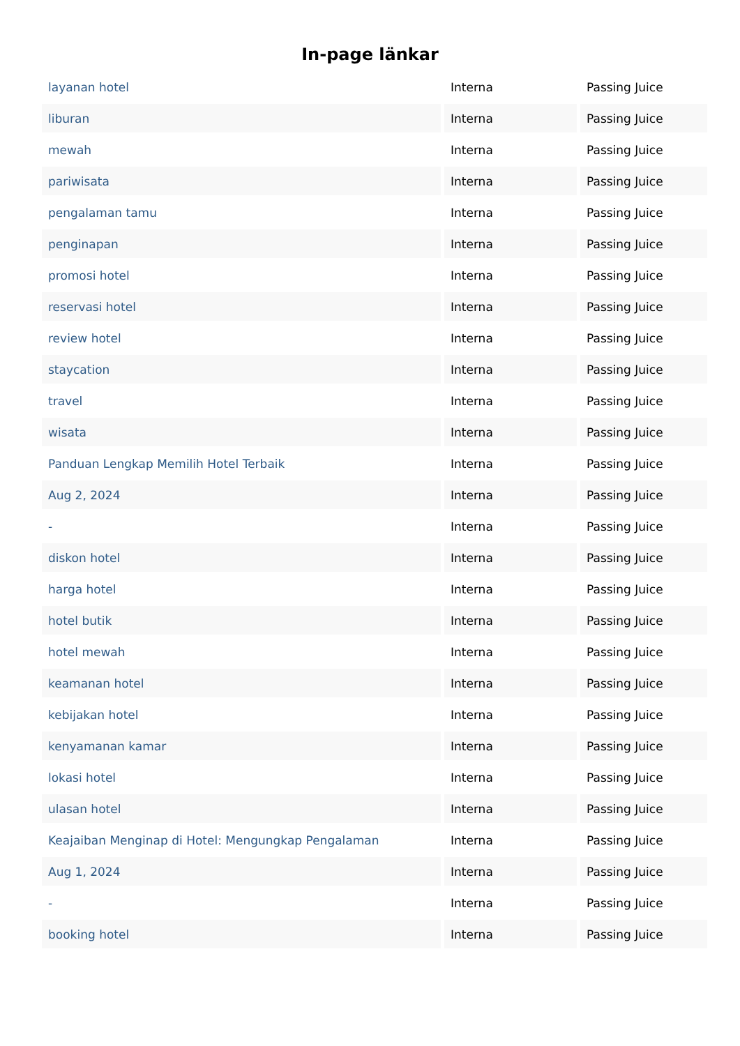In-page länkar
| layanan hotel | Interna | Passing Juice |
| liburan | Interna | Passing Juice |
| mewah | Interna | Passing Juice |
| pariwisata | Interna | Passing Juice |
| pengalaman tamu | Interna | Passing Juice |
| penginapan | Interna | Passing Juice |
| promosi hotel | Interna | Passing Juice |
| reservasi hotel | Interna | Passing Juice |
| review hotel | Interna | Passing Juice |
| staycation | Interna | Passing Juice |
| travel | Interna | Passing Juice |
| wisata | Interna | Passing Juice |
| Panduan Lengkap Memilih Hotel Terbaik | Interna | Passing Juice |
| Aug 2, 2024 | Interna | Passing Juice |
| - | Interna | Passing Juice |
| diskon hotel | Interna | Passing Juice |
| harga hotel | Interna | Passing Juice |
| hotel butik | Interna | Passing Juice |
| hotel mewah | Interna | Passing Juice |
| keamanan hotel | Interna | Passing Juice |
| kebijakan hotel | Interna | Passing Juice |
| kenyamanan kamar | Interna | Passing Juice |
| lokasi hotel | Interna | Passing Juice |
| ulasan hotel | Interna | Passing Juice |
| Keajaiban Menginap di Hotel: Mengungkap Pengalaman | Interna | Passing Juice |
| Aug 1, 2024 | Interna | Passing Juice |
| - | Interna | Passing Juice |
| booking hotel | Interna | Passing Juice |